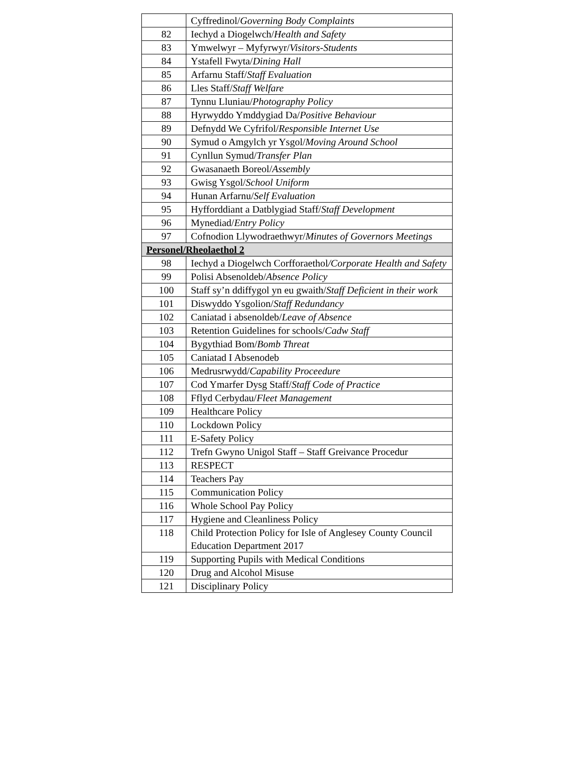| | Cyffredinol/ Governing Body Complaints |
| 82 | Iechyd a Diogelwch/ Health and Safety |
| 83 | Ymwelwyr – Myfyrwyr/ Visitors-Students |
| 84 | Ystafell Fwyta/ Dining Hall |
| 85 | Arfarnu Staff/ Staff Evaluation |
| 86 | Lles Staff/ Staff Welfare |
| 87 | Tynnu Lluniau/ Photography Policy |
| 88 | Hyrwyddo Ymddygiad Da/ Positive Behaviour |
| 89 | Defnydd We Cyfrifol/ Responsible Internet Use |
| 90 | Symud o Amgylch yr Ysgol/ Moving Around School |
| 91 | Cynllun Symud/ Transfer Plan |
| 92 | Gwasanaeth Boreol/ Assembly |
| 93 | Gwisg Ysgol/ School Uniform |
| 94 | Hunan Arfarnu/ Self Evaluation |
| 95 | Hyfforddiant a Datblygiad Staff/ Staff Development |
| 96 | Mynediad/ Entry Policy |
| 97 | Cofnodion Llywodraethwyr/ Minutes of Governors Meetings |
| Personel/Rheolaethol 2 | |
| 98 | Iechyd a Diogelwch Corfforaethol /Corporate Health and Safety |
| 99 | Polisi Absenoldeb/ Absence Policy |
| 100 | Staff sy’n ddiffygol yn eu gwaith/ Staff Deficient in their work |
| 101 | Diswyddo Ysgolion/ Staff Redundancy |
| 102 | Caniatad i absenoldeb/ Leave of Absence |
| 103 | Retention Guidelines for schools/ Cadw Staff |
| 104 | Bygythiad Bom/ Bomb Threat |
| 105 | Caniatad I Absenodeb |
| 106 | Medrusrwydd/ Capability Proceedure |
| 107 | Cod Ymarfer Dysg Staff/ Staff Code of Practice |
| 108 | Fflyd Cerbydau/ Fleet Management |
| 109 | Healthcare Policy |
| 110 | Lockdown Policy |
| 111 | E-Safety Policy |
| 112 | Trefn Gwyno Unigol Staff – Staff Greivance Procedur |
| 113 | RESPECT |
| 114 | Teachers Pay |
| 115 | Communication Policy |
| 116 | Whole School Pay Policy |
| 117 | Hygiene and Cleanliness Policy |
| 118 | Child Protection Policy for Isle of Anglesey County Council Education Department 2017 |
| 119 | Supporting Pupils with Medical Conditions |
| 120 | Drug and Alcohol Misuse |
| 121 | Disciplinary Policy |